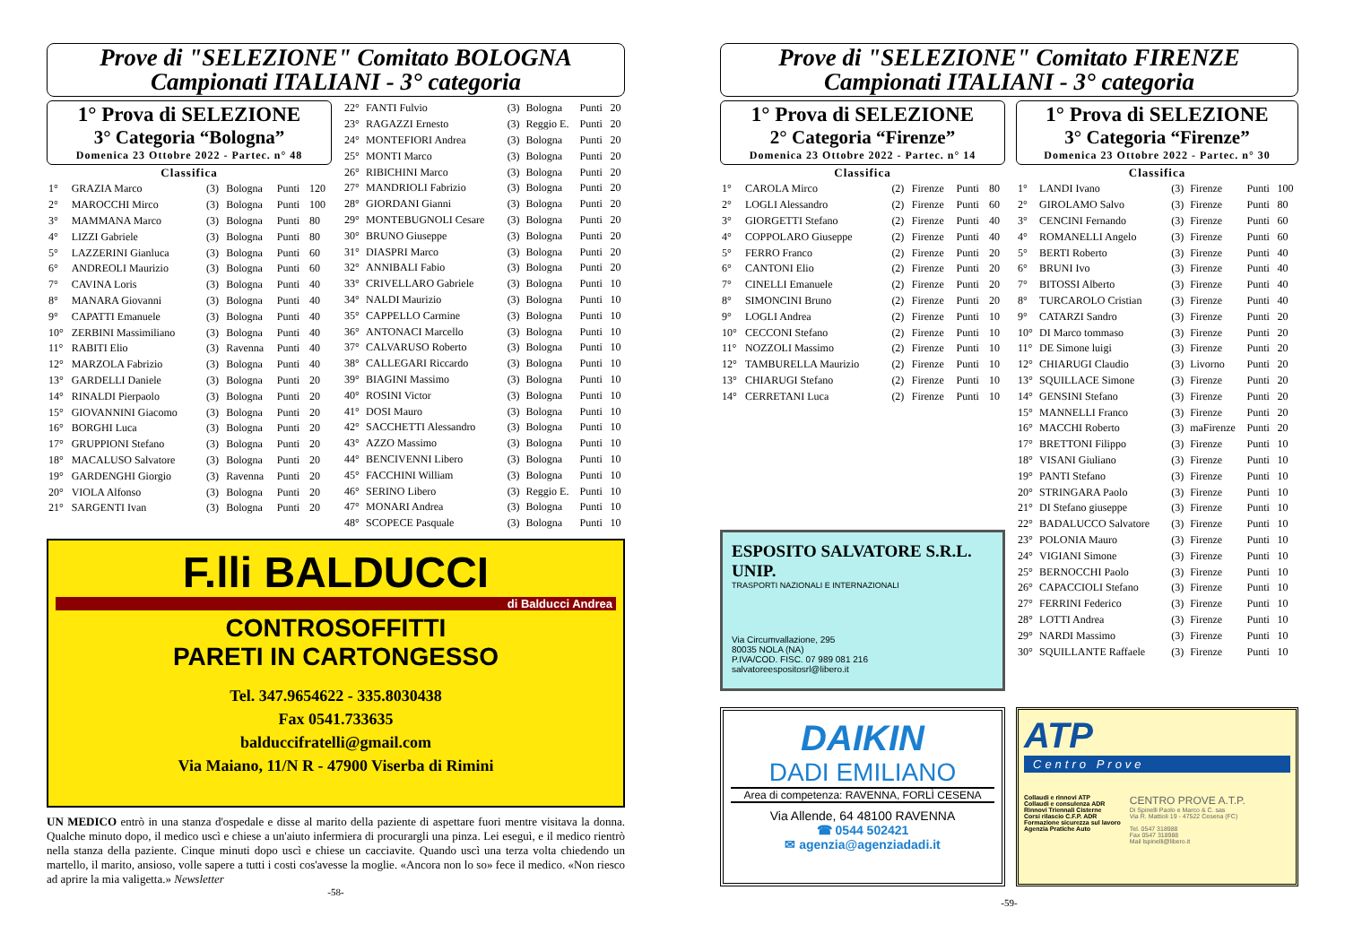Prove di "SELEZIONE" Comitato BOLOGNA
Campionati ITALIANI - 3° categoria
1° Prova di SELEZIONE
3° Categoria “Bologna”
Domenica 23 Ottobre 2022 - Partec. n° 48
| Classifica | | | | | |
| --- | --- | --- | --- | --- | --- |
| 1° | GRAZIA Marco | (3) | Bologna | Punti | 120 |
| 2° | MAROCCHI Mirco | (3) | Bologna | Punti | 100 |
| 3° | MAMMANA Marco | (3) | Bologna | Punti | 80 |
| 4° | LIZZI Gabriele | (3) | Bologna | Punti | 80 |
| 5° | LAZZERINI Gianluca | (3) | Bologna | Punti | 60 |
| 6° | ANDREOLI Maurizio | (3) | Bologna | Punti | 60 |
| 7° | CAVINA Loris | (3) | Bologna | Punti | 40 |
| 8° | MANARA Giovanni | (3) | Bologna | Punti | 40 |
| 9° | CAPATTI Emanuele | (3) | Bologna | Punti | 40 |
| 10° | ZERBINI Massimiliano | (3) | Bologna | Punti | 40 |
| 11° | RABITI Elio | (3) | Ravenna | Punti | 40 |
| 12° | MARZOLA Fabrizio | (3) | Bologna | Punti | 40 |
| 13° | GARDELLI Daniele | (3) | Bologna | Punti | 20 |
| 14° | RINALDI Pierpaolo | (3) | Bologna | Punti | 20 |
| 15° | GIOVANNINI Giacomo | (3) | Bologna | Punti | 20 |
| 16° | BORGHI Luca | (3) | Bologna | Punti | 20 |
| 17° | GRUPPIONI Stefano | (3) | Bologna | Punti | 20 |
| 18° | MACALUSO Salvatore | (3) | Bologna | Punti | 20 |
| 19° | GARDENGHI Giorgio | (3) | Ravenna | Punti | 20 |
| 20° | VIOLA Alfonso | (3) | Bologna | Punti | 20 |
| 21° | SARGENTI Ivan | (3) | Bologna | Punti | 20 |
| 22° | FANTI Fulvio | (3) | Bologna | Punti | 20 |
| 23° | RAGAZZI Ernesto | (3) | Reggio E. | Punti | 20 |
| 24° | MONTEFIORI Andrea | (3) | Bologna | Punti | 20 |
| 25° | MONTI Marco | (3) | Bologna | Punti | 20 |
| 26° | RIBICHINI Marco | (3) | Bologna | Punti | 20 |
| 27° | MANDRIOLI Fabrizio | (3) | Bologna | Punti | 20 |
| 28° | GIORDANI Gianni | (3) | Bologna | Punti | 20 |
| 29° | MONTEBUGNOLI Cesare | (3) | Bologna | Punti | 20 |
| 30° | BRUNO Giuseppe | (3) | Bologna | Punti | 20 |
| 31° | DIASPRI Marco | (3) | Bologna | Punti | 20 |
| 32° | ANNIBALI Fabio | (3) | Bologna | Punti | 20 |
| 33° | CRIVELLARO Gabriele | (3) | Bologna | Punti | 10 |
| 34° | NALDI Maurizio | (3) | Bologna | Punti | 10 |
| 35° | CAPPELLO Carmine | (3) | Bologna | Punti | 10 |
| 36° | ANTONACI Marcello | (3) | Bologna | Punti | 10 |
| 37° | CALVARUSO Roberto | (3) | Bologna | Punti | 10 |
| 38° | CALLEGARI Riccardo | (3) | Bologna | Punti | 10 |
| 39° | BIAGINI Massimo | (3) | Bologna | Punti | 10 |
| 40° | ROSINI Victor | (3) | Bologna | Punti | 10 |
| 41° | DOSI Mauro | (3) | Bologna | Punti | 10 |
| 42° | SACCHETTI Alessandro | (3) | Bologna | Punti | 10 |
| 43° | AZZO Massimo | (3) | Bologna | Punti | 10 |
| 44° | BENCIVENNI Libero | (3) | Bologna | Punti | 10 |
| 45° | FACCHINI William | (3) | Bologna | Punti | 10 |
| 46° | SERINO Libero | (3) | Reggio E. | Punti | 10 |
| 47° | MONARI Andrea | (3) | Bologna | Punti | 10 |
| 48° | SCOPECE Pasquale | (3) | Bologna | Punti | 10 |
F.lli BALDUCCI
di Balducci Andrea
CONTROSOFFITTI
PARETI IN CARTONGESSO
Tel. 347.9654622 - 335.8030438
Fax 0541.733635
balduccifratelli@gmail.com
Via Maiano, 11/N R - 47900 Viserba di Rimini
UN MEDICO entrò in una stanza d'ospedale e disse al marito della paziente di aspettare fuori mentre visitava la donna. Qualche minuto dopo, il medico uscì e chiese a un'aiuto infermiera di procurargli una pinza. Lei eseguì, e il medico rientrò nella stanza della paziente. Cinque minuti dopo uscì e chiese un cacciavite. Quando uscì una terza volta chiedendo un martello, il marito, ansioso, volle sapere a tutti i costi cos'avesse la moglie. «Ancora non lo so» fece il medico. «Non riesco ad aprire la mia valigetta.» Newsletter
-58-
Prove di "SELEZIONE" Comitato FIRENZE
Campionati ITALIANI - 3° categoria
1° Prova di SELEZIONE
2° Categoria “Firenze”
Domenica 23 Ottobre 2022 - Partec. n° 14
| Classifica | | | | | |
| --- | --- | --- | --- | --- | --- |
| 1° | CAROLA Mirco | (2) | Firenze | Punti | 80 |
| 2° | LOGLI Alessandro | (2) | Firenze | Punti | 60 |
| 3° | GIORGETTI Stefano | (2) | Firenze | Punti | 40 |
| 4° | COPPOLARO Giuseppe | (2) | Firenze | Punti | 40 |
| 5° | FERRO Franco | (2) | Firenze | Punti | 20 |
| 6° | CANTONI Elio | (2) | Firenze | Punti | 20 |
| 7° | CINELLI Emanuele | (2) | Firenze | Punti | 20 |
| 8° | SIMONCINI Bruno | (2) | Firenze | Punti | 20 |
| 9° | LOGLI Andrea | (2) | Firenze | Punti | 10 |
| 10° | CECCONI Stefano | (2) | Firenze | Punti | 10 |
| 11° | NOZZOLI Massimo | (2) | Firenze | Punti | 10 |
| 12° | TAMBURELLA Maurizio | (2) | Firenze | Punti | 10 |
| 13° | CHIARUGI Stefano | (2) | Firenze | Punti | 10 |
| 14° | CERRETANI Luca | (2) | Firenze | Punti | 10 |
ESPOSITO SALVATORE S.R.L. UNIP.
TRASPORTI NAZIONALI E INTERNAZIONALI
Via Circumvallazione, 295
80035 NOLA (NA)
P.IVA/COD. FISC. 07 989 081 216
salvatoreespositosrl@libero.it
1° Prova di SELEZIONE
3° Categoria “Firenze”
Domenica 23 Ottobre 2022 - Partec. n° 30
| Classifica | | | | | |
| --- | --- | --- | --- | --- | --- |
| 1° | LANDI Ivano | (3) | Firenze | Punti | 100 |
| 2° | GIROLAMO Salvo | (3) | Firenze | Punti | 80 |
| 3° | CENCINI Fernando | (3) | Firenze | Punti | 60 |
| 4° | ROMANELLI Angelo | (3) | Firenze | Punti | 60 |
| 5° | BERTI Roberto | (3) | Firenze | Punti | 40 |
| 6° | BRUNI Ivo | (3) | Firenze | Punti | 40 |
| 7° | BITOSSI Alberto | (3) | Firenze | Punti | 40 |
| 8° | TURCAROLO Cristian | (3) | Firenze | Punti | 40 |
| 9° | CATARZI Sandro | (3) | Firenze | Punti | 20 |
| 10° | DI Marco tommaso | (3) | Firenze | Punti | 20 |
| 11° | DE Simone luigi | (3) | Firenze | Punti | 20 |
| 12° | CHIARUGI Claudio | (3) | Livorno | Punti | 20 |
| 13° | SQUILLACE Simone | (3) | Firenze | Punti | 20 |
| 14° | GENSINI Stefano | (3) | Firenze | Punti | 20 |
| 15° | MANNELLI Franco | (3) | Firenze | Punti | 20 |
| 16° | MACCHI Roberto | (3) | maFirenze | Punti | 20 |
| 17° | BRETTONI Filippo | (3) | Firenze | Punti | 10 |
| 18° | VISANI Giuliano | (3) | Firenze | Punti | 10 |
| 19° | PANTI Stefano | (3) | Firenze | Punti | 10 |
| 20° | STRINGARA Paolo | (3) | Firenze | Punti | 10 |
| 21° | DI Stefano giuseppe | (3) | Firenze | Punti | 10 |
| 22° | BADALUCCO Salvatore | (3) | Firenze | Punti | 10 |
| 23° | POLONIA Mauro | (3) | Firenze | Punti | 10 |
| 24° | VIGIANI Simone | (3) | Firenze | Punti | 10 |
| 25° | BERNOCCHI Paolo | (3) | Firenze | Punti | 10 |
| 26° | CAPACCIOLI Stefano | (3) | Firenze | Punti | 10 |
| 27° | FERRINI Federico | (3) | Firenze | Punti | 10 |
| 28° | LOTTI Andrea | (3) | Firenze | Punti | 10 |
| 29° | NARDI Massimo | (3) | Firenze | Punti | 10 |
| 30° | SQUILLANTE Raffaele | (3) | Firenze | Punti | 10 |
DAIKIN
DADI EMILIANO
Area di competenza: RAVENNA, FORLÌ CESENA
Via Allende, 64 48100 RAVENNA
☎ 0544 502421
✉ agenzia@agenziadadi.it
ATP
Centro Prove
Collaudi e rinnovi ATP
Collaudi e consulenza ADR
Rinnovi Triennali Cisterne
Corsi rilascio C.F.P. ADR
Formazione sicurezza sul lavoro
Agenzia Pratiche Auto
CENTRO PROVE A.T.P.
Di Spinelli Paolo e Marco & C. sas
Via R. Mattioli 19 - 47522 Cesena (FC)
Tel. 0547 318988
Fax 0547 318988
Mail lspinelli@libero.it
-59-